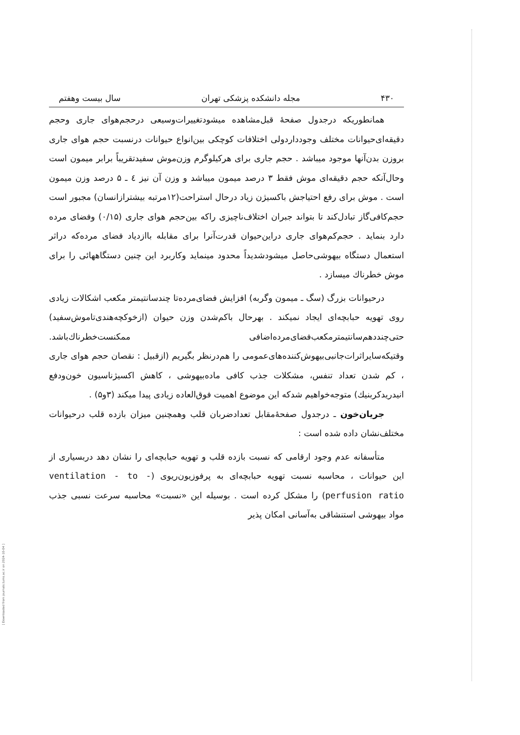۴۳۰ مجله دانشکده پزشکی تهران سال بیست وهفتم
همانطوریکه درجدول صفحهٔ قبل‌مشاهده میشودتغییرات‌وسیعی درحجم‌هوای جاری وحجم دقیقه‌ای‌حیوانات مختلف وجودداردولی اختلافات کوچکی بین‌انواع حیوانات درنسبت حجم هوای جاری بروزن بدن‌آنها موجود میباشد . حجم جاری برای هرکیلوگرم وزن‌موش سفیدتقریباً برابر میمون است وحال‌آنکه حجم دقیقه‌ای موش فقط ۳ درصد میمون میباشد و وزن آن نیز ٤ ـ ۵ درصد وزن میمون است . موش برای رفع احتیاجش باکسیژن زیاد درحال استراحت(۱۲مرتبه بیشترازانسان) مجبور است حجم‌کافی‌گاز تبادل‌کند تا بتواند جبران اختلاف‌ناچیزی راکه بین‌حجم هوای جاری (۰/۱۵) وفضای مرده دارد بنماید . حجم‌کم‌هوای جاری دراین‌حیوان قدرت‌آنرا برای مقابله باازدیاد فضای مرده‌که دراثر استعمال دستگاه بیهوشی‌حاصل میشودشدیداً محدود مینماید وکاربرد این چنین دستگاههائی را برای موش خطرناك میسازد .
درحیوانات بزرگ (سگ ـ میمون وگربه) افزایش فضای‌مرده‌تا چندسانتیمتر مکعب اشکالات زیادی روی تهویه حبابچه‌ای ایجاد نمیکند . بهرحال باکم‌شدن وزن حیوان (ازخوکچه‌هندی‌تاموش‌سفید) حتی‌چنددهم‌سانتیمترمکعب‌فضای‌مرده‌اضافی ممکنست‌خطرناك‌باشد. وقتیکه‌سایراثرات‌جانبی‌بیهوش‌کننده‌های‌عمومی را هم‌درنظر بگیریم (ازقبیل : نقصان حجم هوای جاری ، کم شدن تعداد تنفس، مشکلات جذب کافی ماده‌بیهوشی ، کاهش اکسیژناسیون خون‌ودفع انیدریدکربنیك) متوجه‌خواهیم شدکه این موضوع اهمیت فوق‌العاده زیادی پیدا میکند (۳و۵) .
جریان‌خون ـ درجدول صفحهٔ‌مقابل تعدادضربان قلب وهمچنین میزان بازده قلب درحیوانات مختلف‌نشان داده شده است :
متأسفانه عدم وجود ارقامی که نسبت بازده قلب و تهویه حبابچه‌ای را نشان دهد دربسیاری از این حیوانات ، محاسبه نسبت تهویه حبابچه‌ای به پرفوزیون‌ریوی (ventilation - to - perfusion ratio) را مشکل کرده است . بوسیله این «نسبت» محاسبه سرعت نسبی جذب مواد بیهوشی استنشاقی به‌آسانی امکان پذیر
[ Downloaded from journals.tums.ac.ir on 2024-10-04 ]